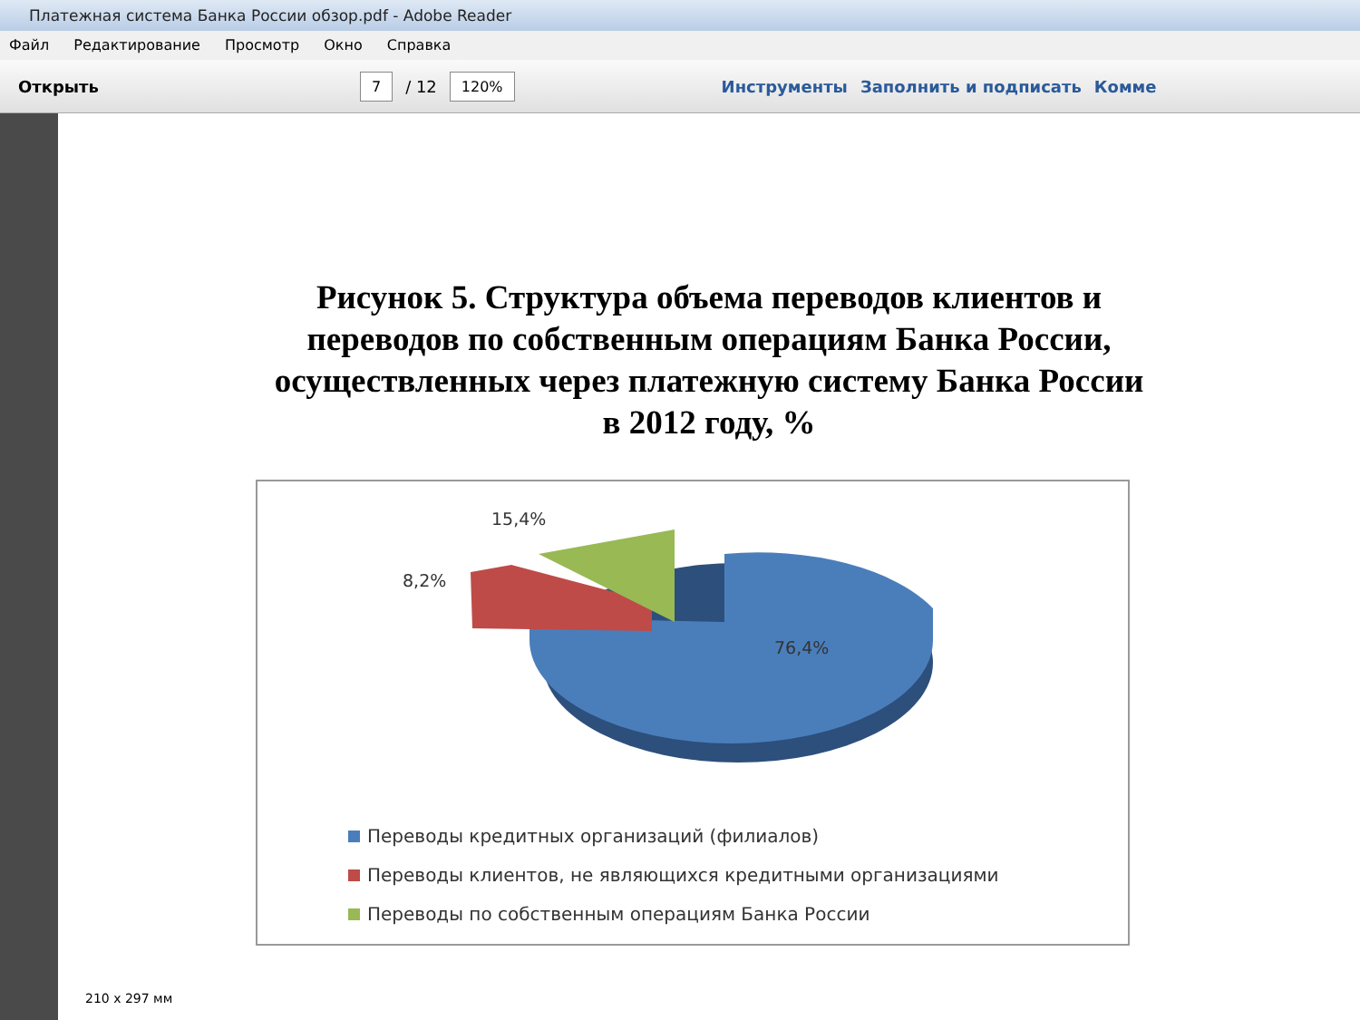Платежная система Банка России обзор.pdf - Adobe Reader
Файл Редактирование Просмотр Окно Справка
Открыть 7 / 12 120% Инструменты Заполнить и подписать Комме
Рисунок 5. Структура объема переводов клиентов и
переводов по собственным операциям Банка России,
осуществленных через платежную систему Банка России
в 2012 году, %
15,4%
8,2%
76,4%
Переводы кредитных организаций (филиалов)
Переводы клиентов, не являющихся кредитными организациями
Переводы по собственным операциям Банка России
210 x 297 мм